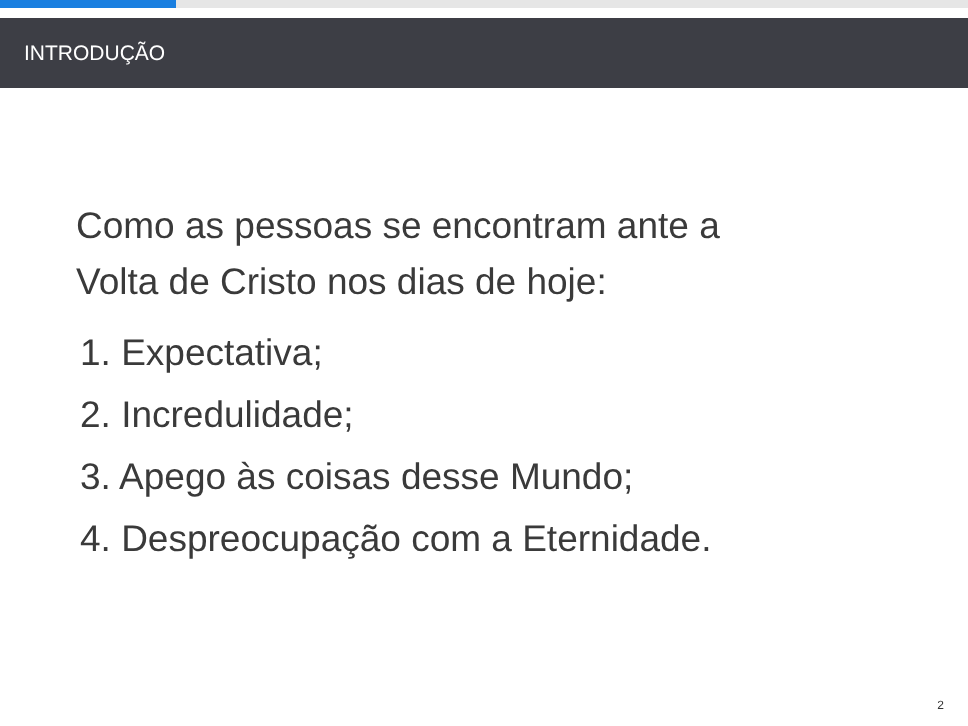INTRODUÇÃO
Como as pessoas se encontram ante a
Volta de Cristo nos dias de hoje:
1. Expectativa;
2. Incredulidade;
3. Apego às coisas desse Mundo;
4. Despreocupação com a Eternidade.
2